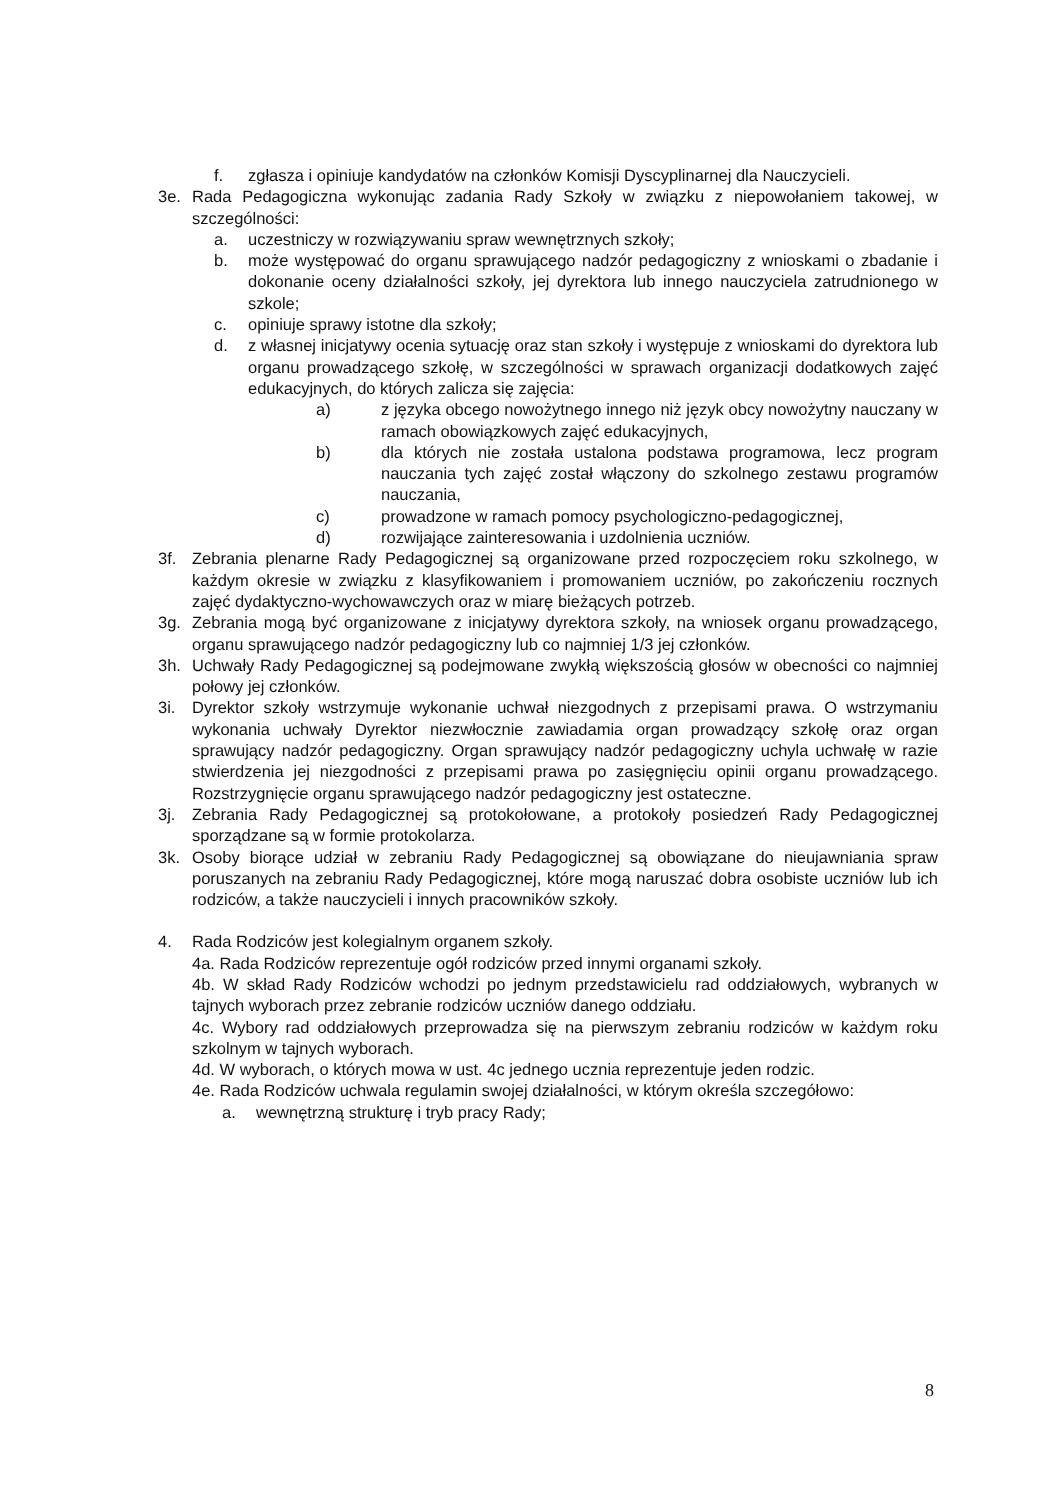f. zgłasza i opiniuje kandydatów na członków Komisji Dyscyplinarnej dla Nauczycieli.
3e. Rada Pedagogiczna wykonując zadania Rady Szkoły w związku z niepowołaniem takowej, w szczególności:
a. uczestniczy w rozwiązywaniu spraw wewnętrznych szkoły;
b. może występować do organu sprawującego nadzór pedagogiczny z wnioskami o zbadanie i dokonanie oceny działalności szkoły, jej dyrektora lub innego nauczyciela zatrudnionego w szkole;
c. opiniuje sprawy istotne dla szkoły;
d. z własnej inicjatywy ocenia sytuację oraz stan szkoły i występuje z wnioskami do dyrektora lub organu prowadzącego szkołę, w szczególności w sprawach organizacji dodatkowych zajęć edukacyjnych, do których zalicza się zajęcia:
a) z języka obcego nowożytnego innego niż język obcy nowożytny nauczany w ramach obowiązkowych zajęć edukacyjnych,
b) dla których nie została ustalona podstawa programowa, lecz program nauczania tych zajęć został włączony do szkolnego zestawu programów nauczania,
c) prowadzone w ramach pomocy psychologiczno-pedagogicznej,
d) rozwijające zainteresowania i uzdolnienia uczniów.
3f. Zebrania plenarne Rady Pedagogicznej są organizowane przed rozpoczęciem roku szkolnego, w każdym okresie w związku z klasyfikowaniem i promowaniem uczniów, po zakończeniu rocznych zajęć dydaktyczno-wychowawczych oraz w miarę bieżących potrzeb.
3g. Zebrania mogą być organizowane z inicjatywy dyrektora szkoły, na wniosek organu prowadzącego, organu sprawującego nadzór pedagogiczny lub co najmniej 1/3 jej członków.
3h. Uchwały Rady Pedagogicznej są podejmowane zwykłą większością głosów w obecności co najmniej połowy jej członków.
3i. Dyrektor szkoły wstrzymuje wykonanie uchwał niezgodnych z przepisami prawa. O wstrzymaniu wykonania uchwały Dyrektor niezwłocznie zawiadamia organ prowadzący szkołę oraz organ sprawujący nadzór pedagogiczny. Organ sprawujący nadzór pedagogiczny uchyla uchwałę w razie stwierdzenia jej niezgodności z przepisami prawa po zasięgnięciu opinii organu prowadzącego. Rozstrzygnięcie organu sprawującego nadzór pedagogiczny jest ostateczne.
3j. Zebrania Rady Pedagogicznej są protokołowane, a protokoły posiedzeń Rady Pedagogicznej sporządzane są w formie protokolarza.
3k. Osoby biorące udział w zebraniu Rady Pedagogicznej są obowiązane do nieujawniania spraw poruszanych na zebraniu Rady Pedagogicznej, które mogą naruszać dobra osobiste uczniów lub ich rodziców, a także nauczycieli i innych pracowników szkoły.
4. Rada Rodziców jest kolegialnym organem szkoły.
4a. Rada Rodziców reprezentuje ogół rodziców przed innymi organami szkoły.
4b. W skład Rady Rodziców wchodzi po jednym przedstawicielu rad oddziałowych, wybranych w tajnych wyborach przez zebranie rodziców uczniów danego oddziału.
4c. Wybory rad oddziałowych przeprowadza się na pierwszym zebraniu rodziców w każdym roku szkolnym w tajnych wyborach.
4d. W wyborach, o których mowa w ust. 4c jednego ucznia reprezentuje jeden rodzic.
4e. Rada Rodziców uchwala regulamin swojej działalności, w którym określa szczegółowo:
a. wewnętrzną strukturę i tryb pracy Rady;
8